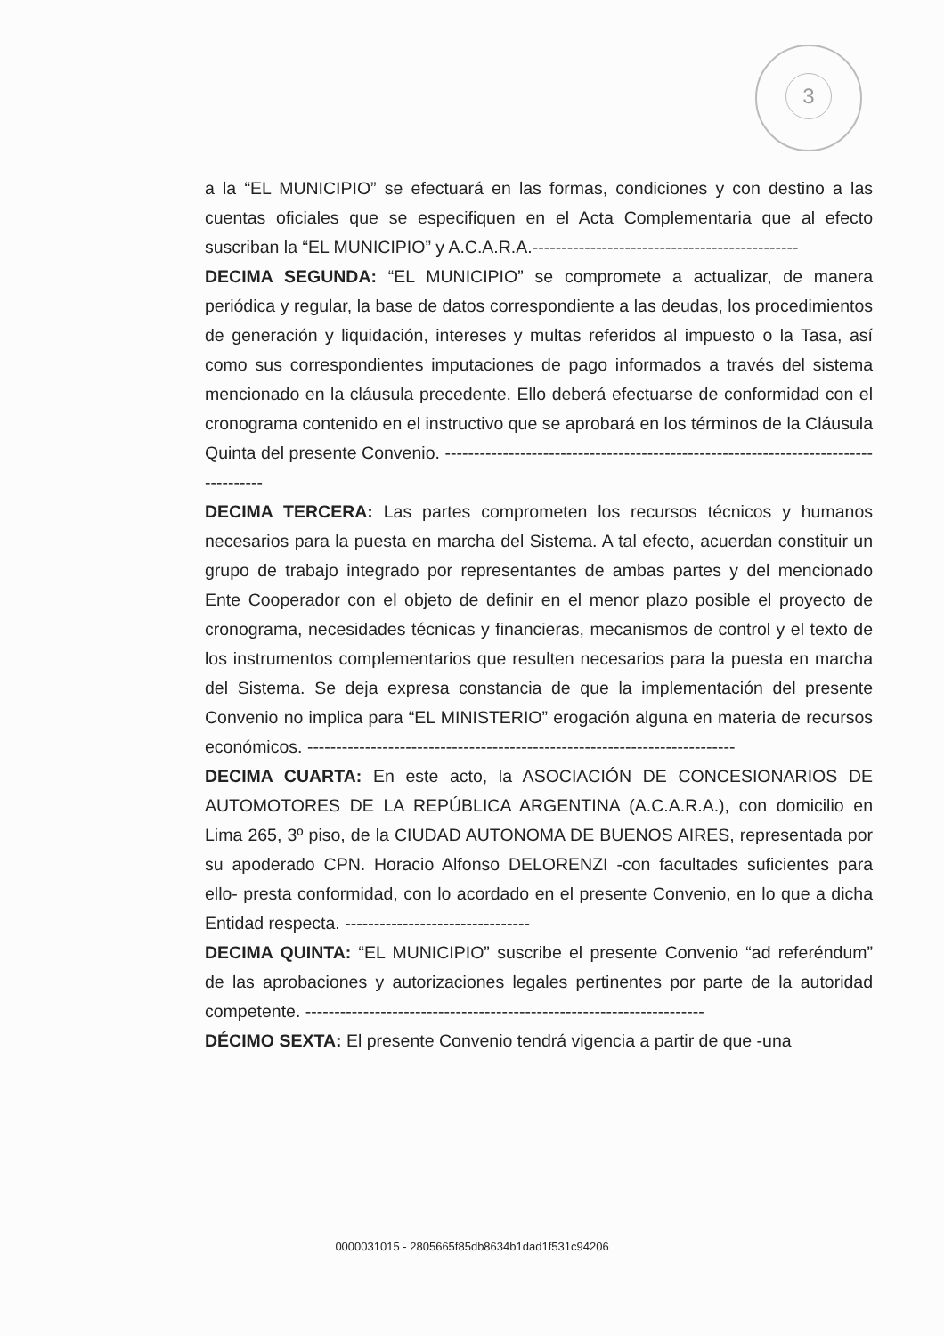3
a la “EL MUNICIPIO” se efectuará en las formas, condiciones y con destino a las cuentas oficiales que se especifiquen en el Acta Complementaria que al efecto suscriban la “EL MUNICIPIO” y A.C.A.R.A.----------------------------------------------
DECIMA SEGUNDA: “EL MUNICIPIO” se compromete a actualizar, de manera periódica y regular, la base de datos correspondiente a las deudas, los procedimientos de generación y liquidación, intereses y multas referidos al impuesto o la Tasa, así como sus correspondientes imputaciones de pago informados a través del sistema mencionado en la cláusula precedente. Ello deberá efectuarse de conformidad con el cronograma contenido en el instructivo que se aprobará en los términos de la Cláusula Quinta del presente Convenio. ------------------------------------------------------------------------------------
DECIMA TERCERA: Las partes comprometen los recursos técnicos y humanos necesarios para la puesta en marcha del Sistema. A tal efecto, acuerdan constituir un grupo de trabajo integrado por representantes de ambas partes y del mencionado Ente Cooperador con el objeto de definir en el menor plazo posible el proyecto de cronograma, necesidades técnicas y financieras, mecanismos de control y el texto de los instrumentos complementarios que resulten necesarios para la puesta en marcha del Sistema. Se deja expresa constancia de que la implementación del presente Convenio no implica para “EL MINISTERIO” erogación alguna en materia de recursos económicos. --------------------------------------------------------------------------
DECIMA CUARTA: En este acto, la ASOCIACIÓN DE CONCESIONARIOS DE AUTOMOTORES DE LA REPÚBLICA ARGENTINA (A.C.A.R.A.), con domicilio en Lima 265, 3º piso, de la CIUDAD AUTONOMA DE BUENOS AIRES, representada por su apoderado CPN. Horacio Alfonso DELORENZI -con facultades suficientes para ello- presta conformidad, con lo acordado en el presente Convenio, en lo que a dicha Entidad respecta. --------------------------------
DECIMA QUINTA: “EL MUNICIPIO” suscribe el presente Convenio “ad referéndum” de las aprobaciones y autorizaciones legales pertinentes por parte de la autoridad competente. ---------------------------------------------------------------------
DÉCIMO SEXTA: El presente Convenio tendrá vigencia a partir de que -una
0000031015 - 2805665f85db8634b1dad1f531c94206